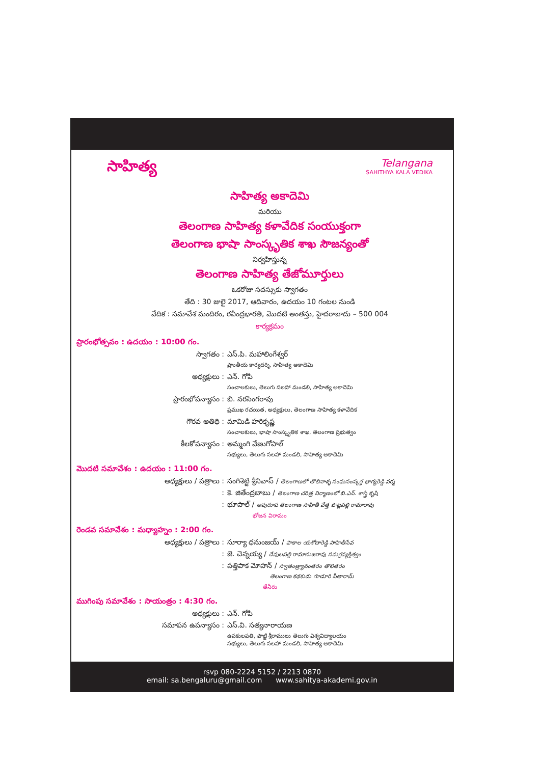సాహిత్య
Telangana
SAHITHYA KALA VEDIKA
సాహిత్య అకాదెమి
మరియు
తెలంగాణ సాహిత్య కళావేదిక సంయుక్తంగా
తెలంగాణ భాషా సాంస్కృతిక శాఖ సౌజన్యంతో
నిర్వహిస్తున్న
తెలంగాణ సాహిత్య తేజోమూర్తులు
ఒకరోజు సదస్సుకు స్వాగతం
తేది : 30 జులై 2017, ఆదివారం, ఉదయం 10 గంటల నుండి
వేదిక : సమావేశ మందిరం, రవీంద్రభారతి, మొదటి అంతస్తు, హైదరాబాదు – 500 004
కార్యక్రమం
ప్రారంభోత్సవం : ఉదయం : 10:00 గం.
స్వాగతం : ఎస్.పి. మహాలింగేశ్వర్
ప్రాంతీయ కార్యదర్శి, సాహిత్య అకాదెమి
అధ్యక్షులు : ఎన్. గోపి
సంచాలకులు, తెలుగు సలహా మండలి, సాహిత్య అకాదెమి
ప్రారంభోపన్యాసం : బి. నరసింగరావు
ప్రముఖ రచయిత, అధ్యక్షులు, తెలంగాణ సాహిత్య కళావేదిక
గౌరవ అతిథి : మామిడి హరికృష్ణ
సంచాలకులు, భాషా సాంస్కృతిక శాఖ, తెలంగాణ ప్రభుత్వం
కీలకోపన్యాసం : అమ్మంగి వేణుగోపాల్
సభ్యులు, తెలుగు సలహా మండలి, సాహిత్య అకాదెమి
మొదటి సమావేశం : ఉదయం : 11:00 గం.
అధ్యక్షులు / పత్రాలు : సంగిశెట్టి శ్రీనివాస్ / తెలంగాణలో తొలినాళ్ళ సంఘసంస్కర్త భాగ్యరెడ్డి వర్మ
: కె. జితేంద్రబాబు / తెలంగాణ చరిత్ర నిర్మాణంలో బి.ఎన్. శాస్త్రి కృషి
: భూపాల్ / అపురూప తెలంగాణ సాహితీ వేత్త పొట్లపల్లి రామారావు
భోజన విరామం
రెండవ సమావేశం : మధ్యాహ్నం : 2:00 గం.
అధ్యక్షులు / పత్రాలు : సూర్యా ధనుంజయ్ / పాకాల యశోదారెడ్డి సాహితీసేవ
: జె. చెన్నయ్య / దేవులపల్లి రామానుజరావు సమగ్రవ్యక్తిత్వం
: పత్తిపాక మోహన్ / స్వాతంత్ర్యానంతరం తొలితరం
తెలంగాణ కథకుడు గూడూరి సీతారామ్
తేనీరు
ముగింపు సమావేశం : సాయంత్రం : 4:30 గం.
అధ్యక్షులు : ఎన్. గోపి
సమాపన ఉపన్యాసం : ఎస్.వి. సత్యనారాయణ
ఉపకులపతి, పొట్టి శ్రీరాములు తెలుగు విశ్వవిద్యాలయం
సభ్యులు, తెలుగు సలహా మండలి, సాహిత్య అకాదెమి
rsvp 080-2224 5152 / 2213 0870
email: sa.bengaluru@gmail.com www.sahitya-akademi.gov.in